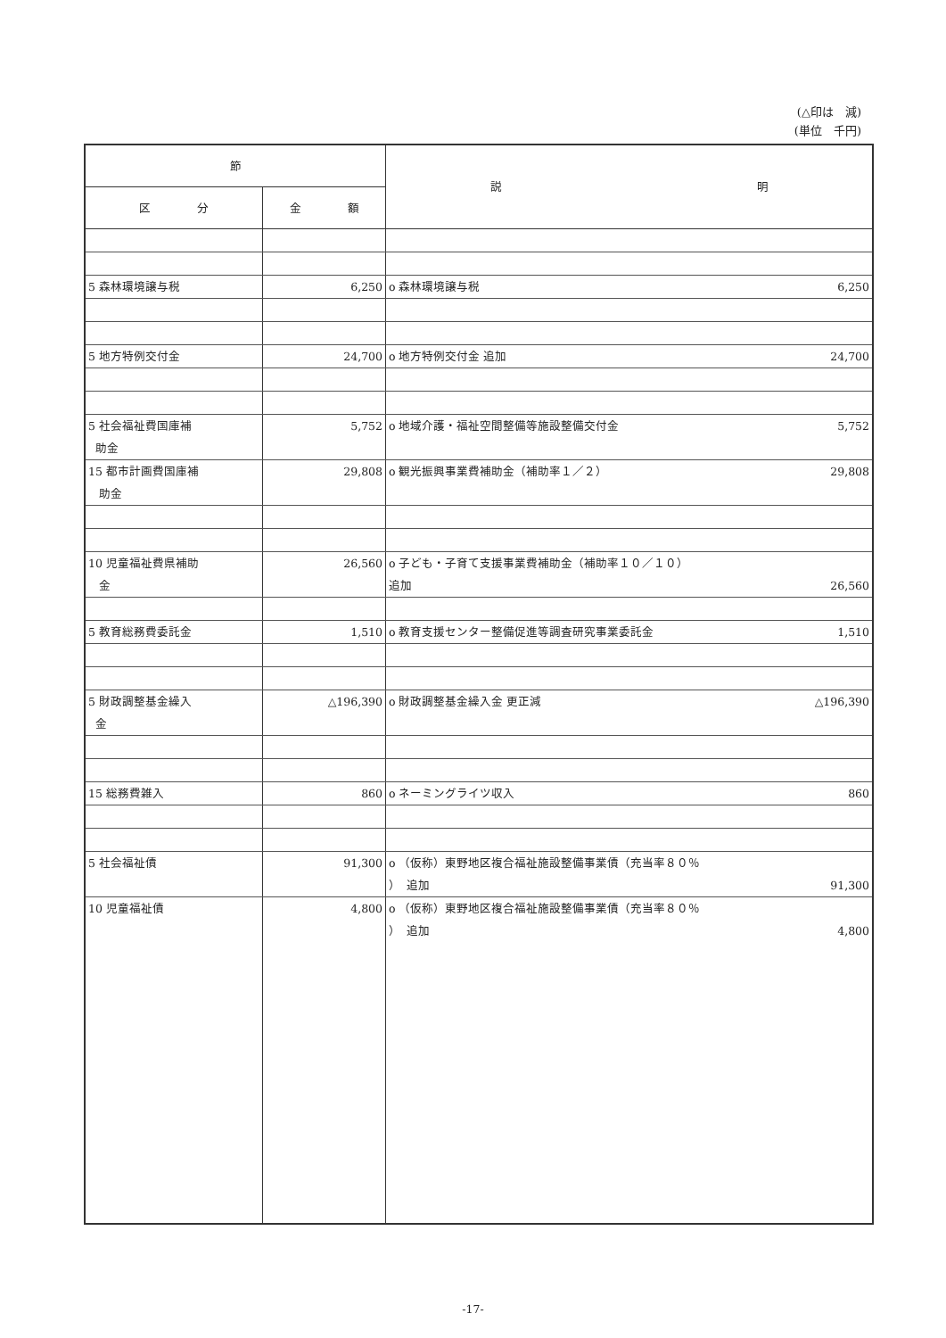(△印は　減)
(単位　千円)
| 節 | | 説 明 |
| --- | --- | --- |
| 区 分 | 金 額 | |
| 5 森林環境譲与税 | 6,250 | o 森林環境譲与税 6,250 |
| 5 地方特例交付金 | 24,700 | o 地方特例交付金 追加 24,700 |
| 5 社会福祉費国庫補 助金 | 5,752 | o 地域介護・福祉空間整備等施設整備交付金 5,752 |
| 15 都市計画費国庫補 助金 | 29,808 | o 観光振興事業費補助金（補助率１／２） 29,808 |
| 10 児童福祉費県補助 金 | 26,560 | o 子ども・子育て支援事業費補助金（補助率１０／１０） 追加 26,560 |
| 5 教育総務費委託金 | 1,510 | o 教育支援センター整備促進等調査研究事業委託金 1,510 |
| 5 財政調整基金繰入 金 | △196,390 | o 財政調整基金繰入金 更正減 △196,390 |
| 15 総務費雑入 | 860 | o ネーミングライツ収入 860 |
| 5 社会福祉債 | 91,300 | o （仮称）東野地区複合福祉施設整備事業債（充当率８０％ ） 追加 91,300 |
| 10 児童福祉債 | 4,800 | o （仮称）東野地区複合福祉施設整備事業債（充当率８０％ ） 追加 4,800 |
-17-